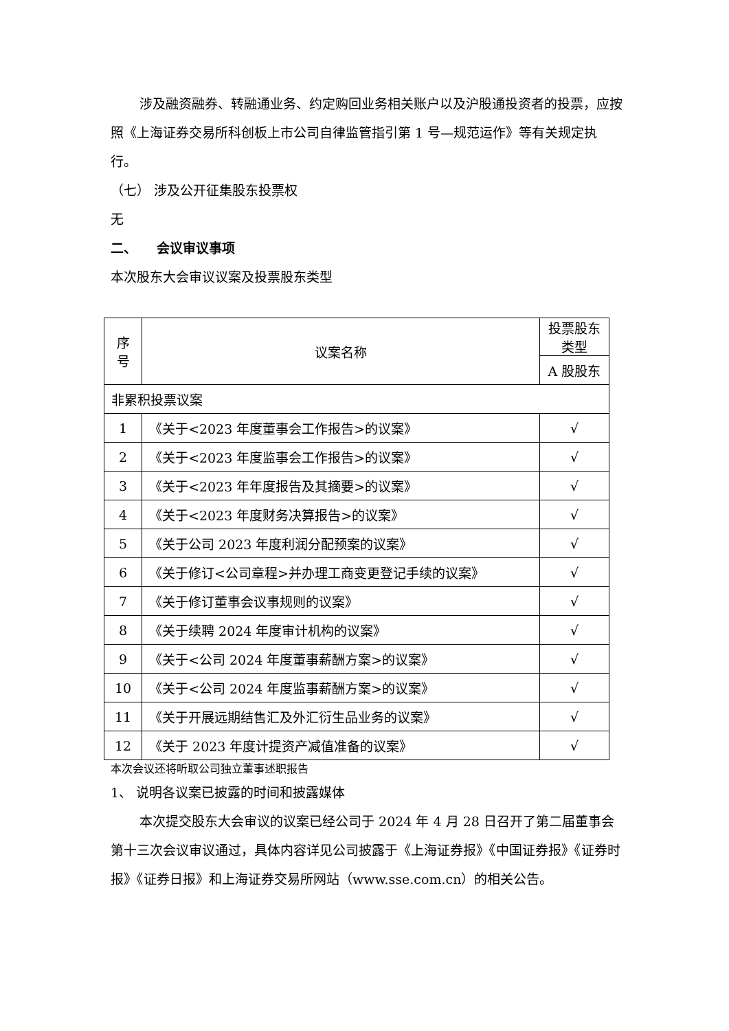涉及融资融券、转融通业务、约定购回业务相关账户以及沪股通投资者的投票，应按照《上海证券交易所科创板上市公司自律监管指引第 1 号—规范运作》等有关规定执行。
（七） 涉及公开征集股东投票权
无
二、　　会议审议事项
本次股东大会审议议案及投票股东类型
| 序号 | 议案名称 | 投票股东类型 |
| --- | --- | --- |
| | | A 股股东 |
| 非累积投票议案 | | |
| 1 | 《关于<2023 年度董事会工作报告>的议案》 | √ |
| 2 | 《关于<2023 年度监事会工作报告>的议案》 | √ |
| 3 | 《关于<2023 年年度报告及其摘要>的议案》 | √ |
| 4 | 《关于<2023 年度财务决算报告>的议案》 | √ |
| 5 | 《关于公司 2023 年度利润分配预案的议案》 | √ |
| 6 | 《关于修订<公司章程>并办理工商变更登记手续的议案》 | √ |
| 7 | 《关于修订董事会议事规则的议案》 | √ |
| 8 | 《关于续聘 2024 年度审计机构的议案》 | √ |
| 9 | 《关于<公司 2024 年度董事薪酬方案>的议案》 | √ |
| 10 | 《关于<公司 2024 年度监事薪酬方案>的议案》 | √ |
| 11 | 《关于开展远期结售汇及外汇衍生品业务的议案》 | √ |
| 12 | 《关于 2023 年度计提资产减值准备的议案》 | √ |
本次会议还将听取公司独立董事述职报告
1、 说明各议案已披露的时间和披露媒体
本次提交股东大会审议的议案已经公司于 2024 年 4 月 28 日召开了第二届董事会第十三次会议审议通过，具体内容详见公司披露于《上海证券报》《中国证券报》《证券时报》《证券日报》和上海证券交易所网站（www.sse.com.cn）的相关公告。